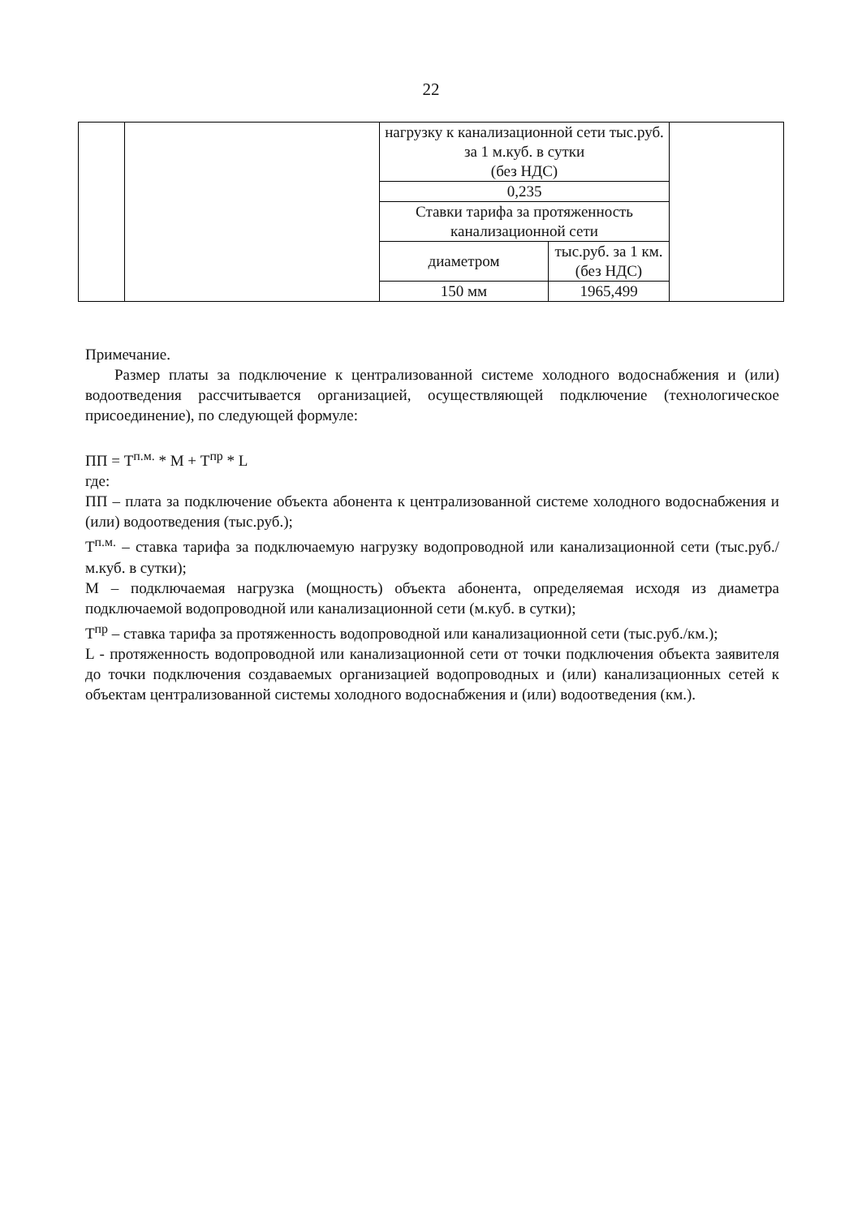22
| | | нагрузку к канализационной сети тыс.руб. за 1 м.куб. в сутки (без НДС) | | |
| | | 0,235 | | |
| | | Ставки тарифа за протяженность канализационной сети | | |
| | | диаметром | тыс.руб. за 1 км. (без НДС) | |
| | | 150 мм | 1965,499 | |
Примечание.
Размер платы за подключение к централизованной системе холодного водоснабжения и (или) водоотведения рассчитывается организацией, осуществляющей подключение (технологическое присоединение), по следующей формуле:
ПП = Т<sup>п.м.</sup> * М + Т<sup>пр</sup> * L
где:
ПП – плата за подключение объекта абонента к централизованной системе холодного водоснабжения и (или) водоотведения (тыс.руб.);
Т<sup>п.м.</sup> – ставка тарифа за подключаемую нагрузку водопроводной или канализационной сети (тыс.руб./м.куб. в сутки);
М – подключаемая нагрузка (мощность) объекта абонента, определяемая исходя из диаметра подключаемой водопроводной или канализационной сети (м.куб. в сутки);
Т<sup>пр</sup> – ставка тарифа за протяженность водопроводной или канализационной сети (тыс.руб./км.);
L - протяженность водопроводной или канализационной сети от точки подключения объекта заявителя до точки подключения создаваемых организацией водопроводных и (или) канализационных сетей к объектам централизованной системы холодного водоснабжения и (или) водоотведения (км.).